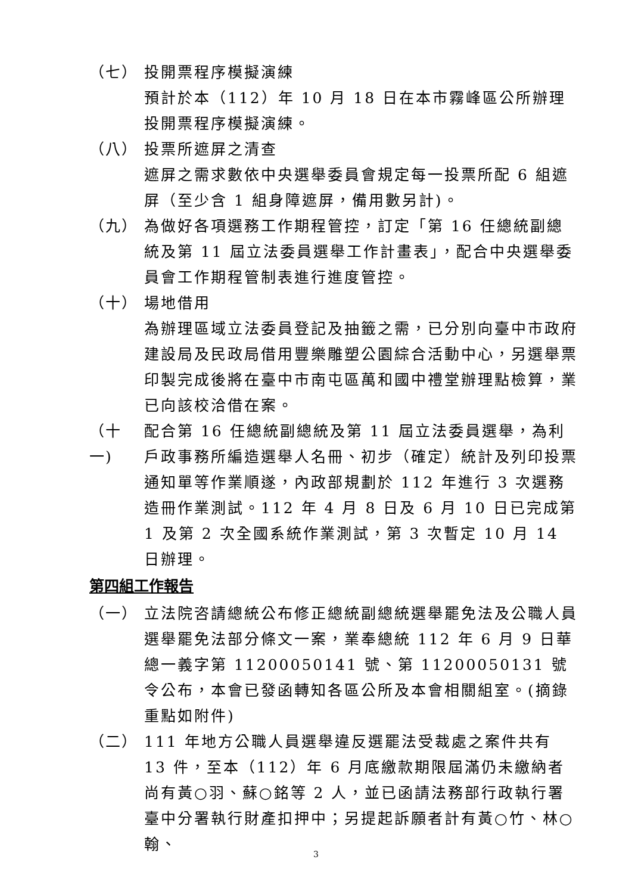（七） 投開票程序模擬演練
預計於本（112）年 10 月 18 日在本市霧峰區公所辦理投開票程序模擬演練。
（八） 投票所遮屏之清查
遮屏之需求數依中央選舉委員會規定每一投票所配 6 組遮屏（至少含 1 組身障遮屏，備用數另計)。
（九） 為做好各項選務工作期程管控，訂定「第 16 任總統副總統及第 11 屆立法委員選舉工作計畫表」，配合中央選舉委員會工作期程管制表進行進度管控。
（十） 場地借用
為辦理區域立法委員登記及抽籤之需，已分別向臺中市政府建設局及民政局借用豐樂雕塑公園綜合活動中心，另選舉票印製完成後將在臺中市南屯區萬和國中禮堂辦理點檢算，業已向該校洽借在案。
（十一)
配合第 16 任總統副總統及第 11 屆立法委員選舉，為利戶政事務所編造選舉人名冊、初步（確定）統計及列印投票通知單等作業順遂，內政部規劃於 112 年進行 3 次選務造冊作業測試。112 年 4 月 8 日及 6 月 10 日已完成第 1 及第 2 次全國系統作業測試，第 3 次暫定 10 月 14 日辦理。
第四組工作報告
（一） 立法院咨請總統公布修正總統副總統選舉罷免法及公職人員選舉罷免法部分條文一案，業奉總統 112 年 6 月 9 日華總一義字第 11200050141 號、第 11200050131 號令公布，本會已發函轉知各區公所及本會相關組室。(摘錄重點如附件)
（二） 111 年地方公職人員選舉違反選罷法受裁處之案件共有 13 件，至本（112）年 6 月底繳款期限屆滿仍未繳納者尚有黃○羽、蘇○銘等 2 人，並已函請法務部行政執行署臺中分署執行財產扣押中；另提起訴願者計有黃○竹、林○翰、
3